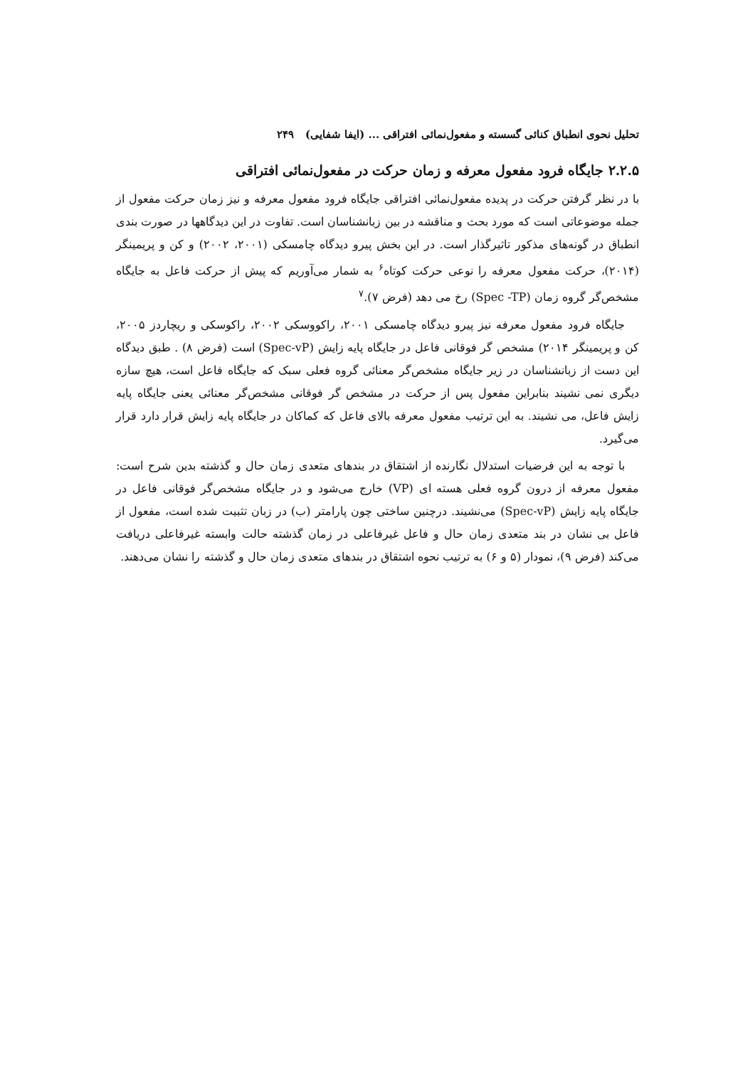تحلیل نحوی انطباق کنائی گسسته و مفعول‌نمائی افتراقی ... (ایفا شفایی) ۲۴۹
۲.۲.۵ جایگاه فرود مفعول معرفه و زمان حرکت در مفعول‌نمائی افتراقی
با در نظر گرفتن حرکت در پدیده مفعول‌نمائی افتراقی جایگاه فرود مفعول معرفه و نیز زمان حرکت مفعول از جمله موضوعاتی است که مورد بحث و مناقشه در بین زبانشناسان است. تفاوت در این دیدگاهها در صورت بندی انطباق در گونه‌های مذکور تاثیرگذار است. در این بخش پیرو دیدگاه چامسکی (۲۰۰۱، ۲۰۰۲) و کن و پریمینگر (۲۰۱۴)، حرکت مفعول معرفه را نوعی حرکت کوتاه<sup>۶</sup> به شمار می‌آوریم که پیش از حرکت فاعل به جایگاه مشخص‌گر گروه زمان (Spec -TP) رخ می دهد (فرض ۷).<sup>۷</sup>
جایگاه فرود مفعول معرفه نیز پیرو دیدگاه چامسکی ۲۰۰۱، راکووسکی ۲۰۰۲، راکوسکی و ریچاردز ۲۰۰۵، کن و پریمینگر ۲۰۱۴) مشخص گر فوقانی فاعل در جایگاه پایه زایش (Spec-vP) است (فرض ۸) . طبق دیدگاه این دست از زبانشناسان در زیر جایگاه مشخص‌گر معنائی گروه فعلی سبک که جایگاه فاعل است، هیچ سازه دیگری نمی نشیند بنابراین مفعول پس از حرکت در مشخص گر فوقانی مشخص‌گر معنائی یعنی جایگاه پایه زایش فاعل، می نشیند. به این ترتیب مفعول معرفه بالای فاعل که کماکان در جایگاه پایه زایش قرار دارد قرار می‌گیرد.
با توجه به این فرضیات استدلال نگارنده از اشتقاق در بندهای متعدی زمان حال و گذشته بدین شرح است: مفعول معرفه از درون گروه فعلی هسته ای (VP) خارج می‌شود و در جایگاه مشخص‌گر فوقانی فاعل در جایگاه پایه زایش (Spec-vP) می‌نشیند. درچنین ساختی چون پارامتر (ب) در زبان تثبیت شده است، مفعول از فاعل بی نشان در بند متعدی زمان حال و فاعل غیرفاعلی در زمان گذشته حالت وابسته غیرفاعلی دریافت می‌کند (فرض ۹)، نمودار (۵ و ۶) به ترتیب نحوه اشتقاق در بندهای متعدی زمان حال و گذشته را نشان می‌دهند.